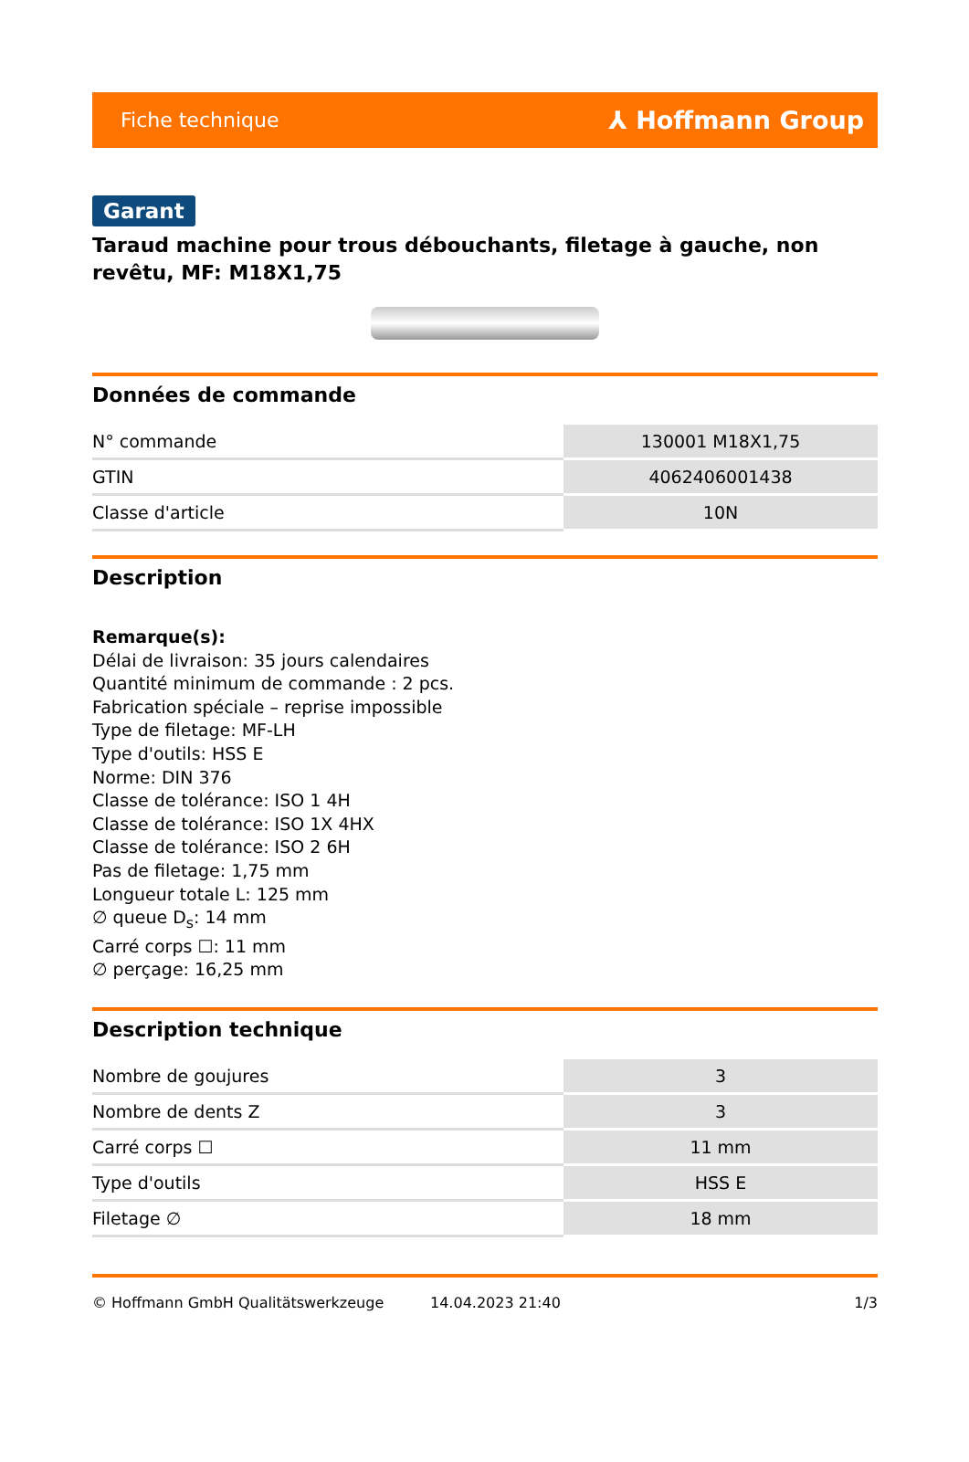Fiche technique ⅄ Hoffmann Group
Garant
Taraud machine pour trous débouchants, filetage à gauche, non revêtu, MF: M18X1,75
Données de commande
| N° commande | 130001 M18X1,75 |
| GTIN | 4062406001438 |
| Classe d'article | 10N |
Description
Remarque(s):
Délai de livraison: 35 jours calendaires
Quantité minimum de commande : 2 pcs.
Fabrication spéciale – reprise impossible
Type de filetage: MF-LH
Type d'outils: HSS E
Norme: DIN 376
Classe de tolérance: ISO 1 4H
Classe de tolérance: ISO 1X 4HX
Classe de tolérance: ISO 2 6H
Pas de filetage: 1,75 mm
Longueur totale L: 125 mm
∅ queue D<sub>s</sub>: 14 mm
Carré corps ☐: 11 mm
∅ perçage: 16,25 mm
Description technique
| Nombre de goujures | 3 |
| Nombre de dents Z | 3 |
| Carré corps ☐ | 11 mm |
| Type d'outils | HSS E |
| Filetage ∅ | 18 mm |
© Hoffmann GmbH Qualitätswerkzeuge 14.04.2023 21:40 1/3